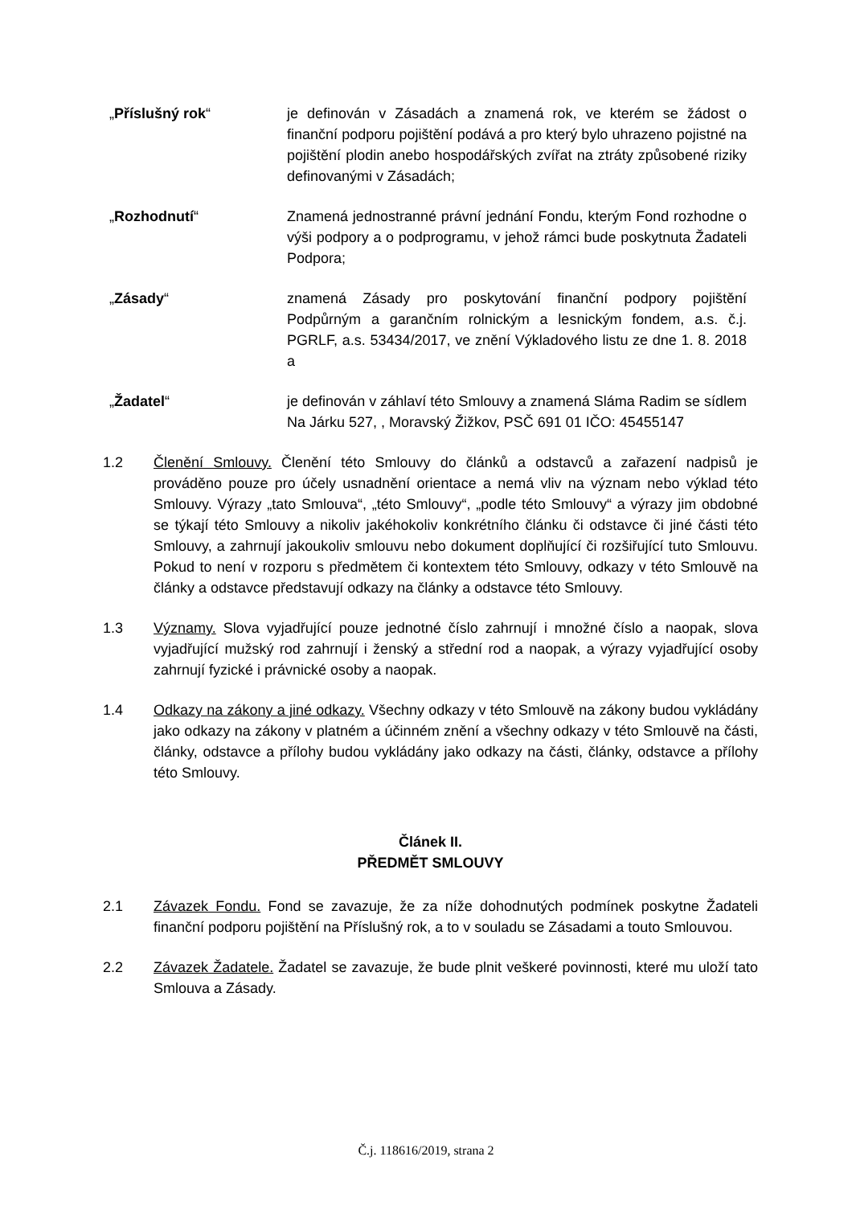„Příslušný rok“ je definován v Zásadách a znamená rok, ve kterém se žádost o finanční podporu pojištění podává a pro který bylo uhrazeno pojistné na pojištění plodin anebo hospodářských zvířat na ztráty způsobené riziky definovanými v Zásadách;
„Rozhodnutí“ Znamená jednostranné právní jednání Fondu, kterým Fond rozhodne o výši podpory a o podprogramu, v jehož rámci bude poskytnuta Žadateli Podpora;
„Zásady“ znamená Zásady pro poskytování finanční podpory pojištění Podpůrným a garančním rolnickým a lesnickým fondem, a.s. č.j. PGRLF, a.s. 53434/2017, ve znění Výkladového listu ze dne 1. 8. 2018 a
„Žadatel“ je definován v záhlaví této Smlouvy a znamená Sláma Radim se sídlem Na Járku 527, , Moravský Žižkov, PSČ 691 01 IČO: 45455147
1.2 Členění Smlouvy. Členění této Smlouvy do článků a odstavců a zařazení nadpisů je prováděno pouze pro účely usnadnění orientace a nemá vliv na význam nebo výklad této Smlouvy. Výrazy „tato Smlouva“, „této Smlouvy“, „podle této Smlouvy“ a výrazy jim obdobné se týkají této Smlouvy a nikoliv jakéhokoliv konkrétního článku či odstavce či jiné části této Smlouvy, a zahrnují jakoukoliv smlouvu nebo dokument doplňující či rozšiřující tuto Smlouvu. Pokud to není v rozporu s předmětem či kontextem této Smlouvy, odkazy v této Smlouvě na články a odstavce představují odkazy na články a odstavce této Smlouvy.
1.3 Významy. Slova vyjadřující pouze jednotné číslo zahrnují i množné číslo a naopak, slova vyjadřující mužský rod zahrnují i ženský a střední rod a naopak, a výrazy vyjadřující osoby zahrnují fyzické i právnické osoby a naopak.
1.4 Odkazy na zákony a jiné odkazy. Všechny odkazy v této Smlouvě na zákony budou vykládány jako odkazy na zákony v platném a účinném znění a všechny odkazy v této Smlouvě na části, články, odstavce a přílohy budou vykládány jako odkazy na části, články, odstavce a přílohy této Smlouvy.
Článek II.
PŘEDMĚT SMLOUVY
2.1 Závazek Fondu. Fond se zavazuje, že za níže dohodnutých podmínek poskytne Žadateli finanční podporu pojištění na Příslušný rok, a to v souladu se Zásadami a touto Smlouvou.
2.2 Závazek Žadatele. Žadatel se zavazuje, že bude plnit veškeré povinnosti, které mu uloží tato Smlouva a Zásady.
Č.j. 118616/2019, strana 2